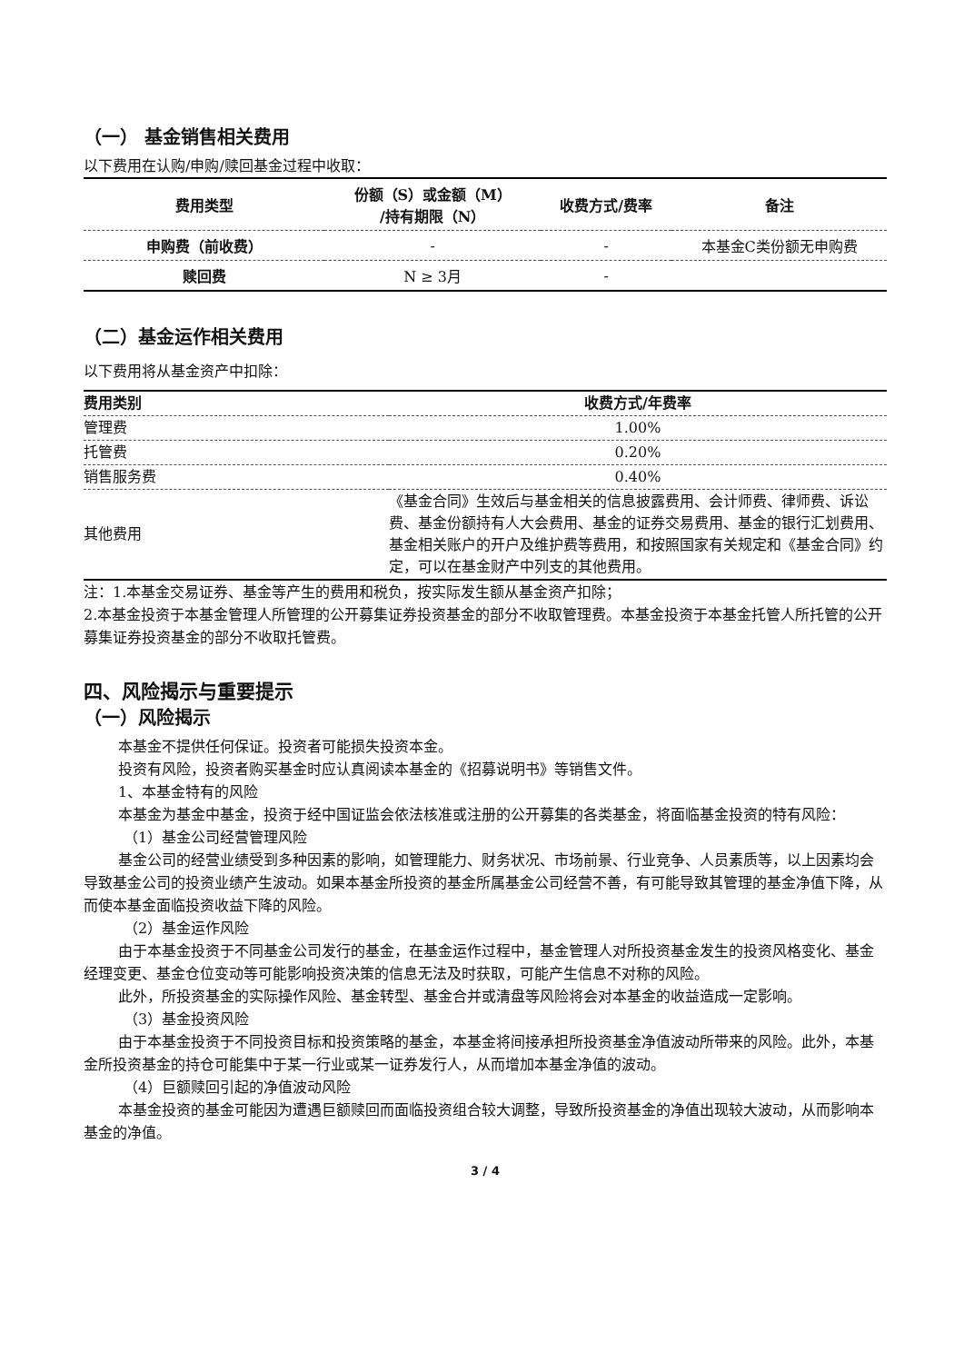（一） 基金销售相关费用
以下费用在认购/申购/赎回基金过程中收取：
| 费用类型 | 份额（S）或金额（M） /持有期限（N） | 收费方式/费率 | 备注 |
| --- | --- | --- | --- |
| 申购费（前收费） | - | - | 本基金C类份额无申购费 |
| 赎回费 | N ≥ 3月 | - | |
（二）基金运作相关费用
以下费用将从基金资产中扣除：
| 费用类别 | 收费方式/年费率 |
| --- | --- |
| 管理费 | 1.00% |
| 托管费 | 0.20% |
| 销售服务费 | 0.40% |
| 其他费用 | 《基金合同》生效后与基金相关的信息披露费用、会计师费、律师费、诉讼费、基金份额持有人大会费用、基金的证券交易费用、基金的银行汇划费用、基金相关账户的开户及维护费等费用，和按照国家有关规定和《基金合同》约定，可以在基金财产中列支的其他费用。 |
注：1.本基金交易证券、基金等产生的费用和税负，按实际发生额从基金资产扣除；
2.本基金投资于本基金管理人所管理的公开募集证券投资基金的部分不收取管理费。本基金投资于本基金托管人所托管的公开募集证券投资基金的部分不收取托管费。
四、风险揭示与重要提示
（一）风险揭示
本基金不提供任何保证。投资者可能损失投资本金。
投资有风险，投资者购买基金时应认真阅读本基金的《招募说明书》等销售文件。
1、本基金特有的风险
本基金为基金中基金，投资于经中国证监会依法核准或注册的公开募集的各类基金，将面临基金投资的特有风险：
（1）基金公司经营管理风险
基金公司的经营业绩受到多种因素的影响，如管理能力、财务状况、市场前景、行业竞争、人员素质等，以上因素均会导致基金公司的投资业绩产生波动。如果本基金所投资的基金所属基金公司经营不善，有可能导致其管理的基金净值下降，从而使本基金面临投资收益下降的风险。
（2）基金运作风险
由于本基金投资于不同基金公司发行的基金，在基金运作过程中，基金管理人对所投资基金发生的投资风格变化、基金经理变更、基金仓位变动等可能影响投资决策的信息无法及时获取，可能产生信息不对称的风险。
此外，所投资基金的实际操作风险、基金转型、基金合并或清盘等风险将会对本基金的收益造成一定影响。
（3）基金投资风险
由于本基金投资于不同投资目标和投资策略的基金，本基金将间接承担所投资基金净值波动所带来的风险。此外，本基金所投资基金的持仓可能集中于某一行业或某一证券发行人，从而增加本基金净值的波动。
（4）巨额赎回引起的净值波动风险
本基金投资的基金可能因为遭遇巨额赎回而面临投资组合较大调整，导致所投资基金的净值出现较大波动，从而影响本基金的净值。
3 / 4